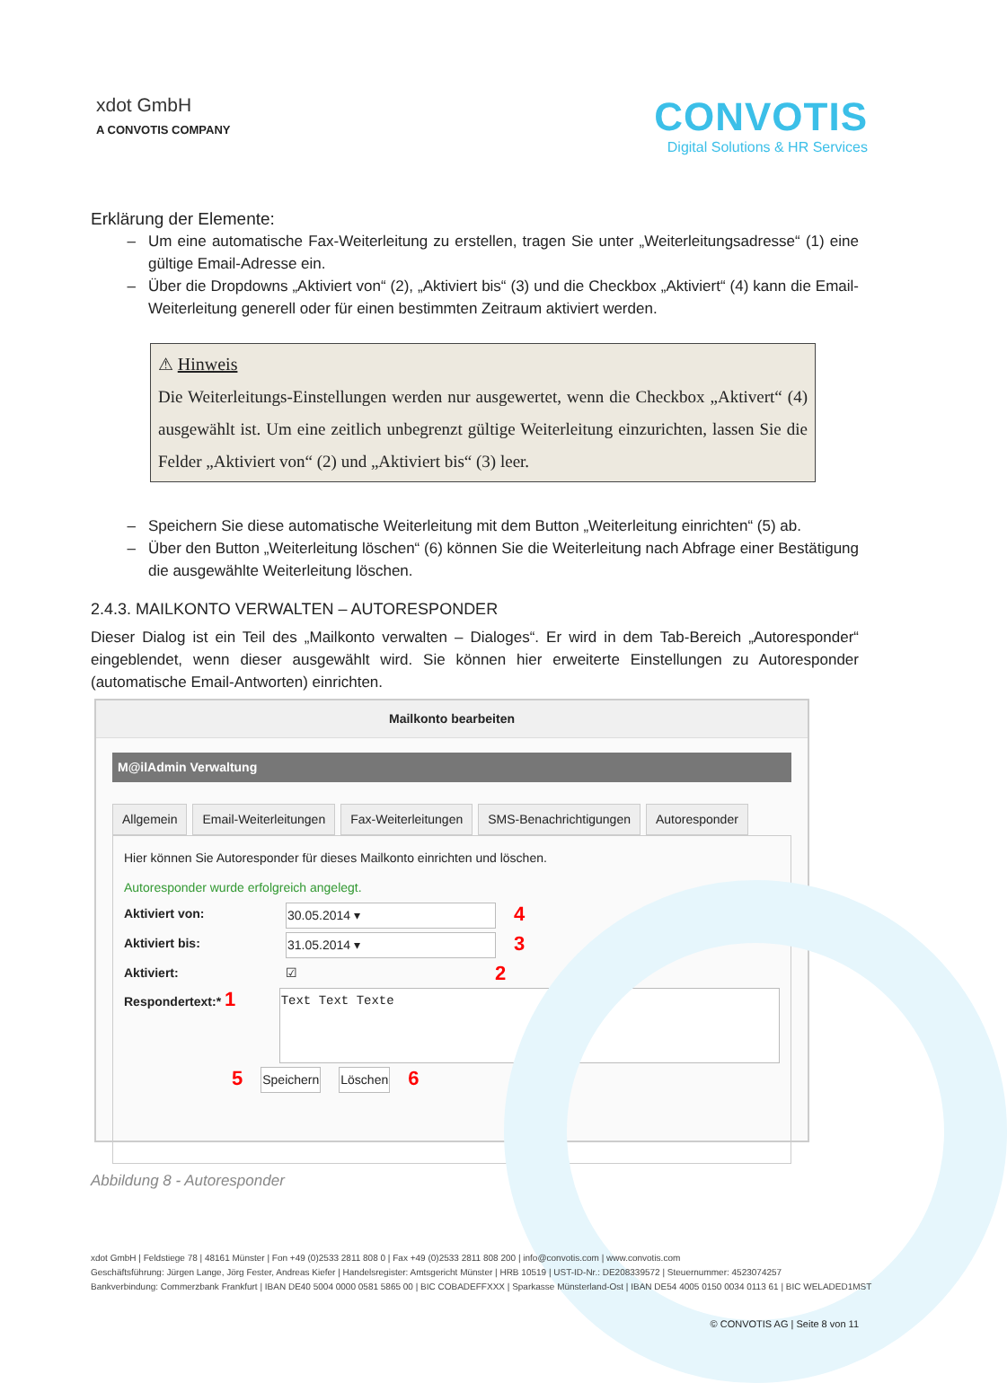xdot GmbH
A CONVOTIS COMPANY
CONVOTIS
Digital Solutions & HR Services
Erklärung der Elemente:
Um eine automatische Fax-Weiterleitung zu erstellen, tragen Sie unter „Weiterleitungsadresse“ (1) eine gültige Email-Adresse ein.
Über die Dropdowns „Aktiviert von“ (2), „Aktiviert bis“ (3) und die Checkbox „Aktiviert“ (4) kann die Email-Weiterleitung generell oder für einen bestimmten Zeitraum aktiviert werden.
⚠ Hinweis
Die Weiterleitungs-Einstellungen werden nur ausgewertet, wenn die Checkbox „Aktivert“ (4) ausgewählt ist. Um eine zeitlich unbegrenzt gültige Weiterleitung einzurichten, lassen Sie die Felder „Aktiviert von“ (2) und „Aktiviert bis“ (3) leer.
Speichern Sie diese automatische Weiterleitung mit dem Button „Weiterleitung einrichten“ (5) ab.
Über den Button „Weiterleitung löschen“ (6) können Sie die Weiterleitung nach Abfrage einer Bestätigung die ausgewählte Weiterleitung löschen.
2.4.3. MAILKONTO VERWALTEN – AUTORESPONDER
Dieser Dialog ist ein Teil des „Mailkonto verwalten – Dialoges“. Er wird in dem Tab-Bereich „Autoresponder“ eingeblendet, wenn dieser ausgewählt wird. Sie können hier erweiterte Einstellungen zu Autoresponder (automatische Email-Antworten) einrichten.
Mailkonto bearbeiten
M@ilAdmin Verwaltung
Allgemein Email-Weiterleitungen Fax-Weiterleitungen SMS-Benachrichtigungen Autoresponder
Hier können Sie Autoresponder für dieses Mailkonto einrichten und löschen.
Autoresponder wurde erfolgreich angelegt.
Aktiviert von: 30.05.2014 ▾ 4
Aktiviert bis: 31.05.2014 ▾ 3
Aktiviert: ☑ 2
Respondertext:* 1 Text Text Texte
5 Speichern Löschen 6
Abbildung 8 - Autoresponder
xdot GmbH | Feldstiege 78 | 48161 Münster | Fon +49 (0)2533 2811 808 0 | Fax +49 (0)2533 2811 808 200 | info@convotis.com | www.convotis.com
Geschäftsführung: Jürgen Lange, Jörg Fester, Andreas Kiefer | Handelsregister: Amtsgericht Münster | HRB 10519 | UST-ID-Nr.: DE208339572 | Steuernummer: 4523074257
Bankverbindung: Commerzbank Frankfurt | IBAN DE40 5004 0000 0581 5865 00 | BIC COBADEFFXXX | Sparkasse Münsterland-Ost | IBAN DE54 4005 0150 0034 0113 61 | BIC WELADED1MST
© CONVOTIS AG | Seite 8 von 11